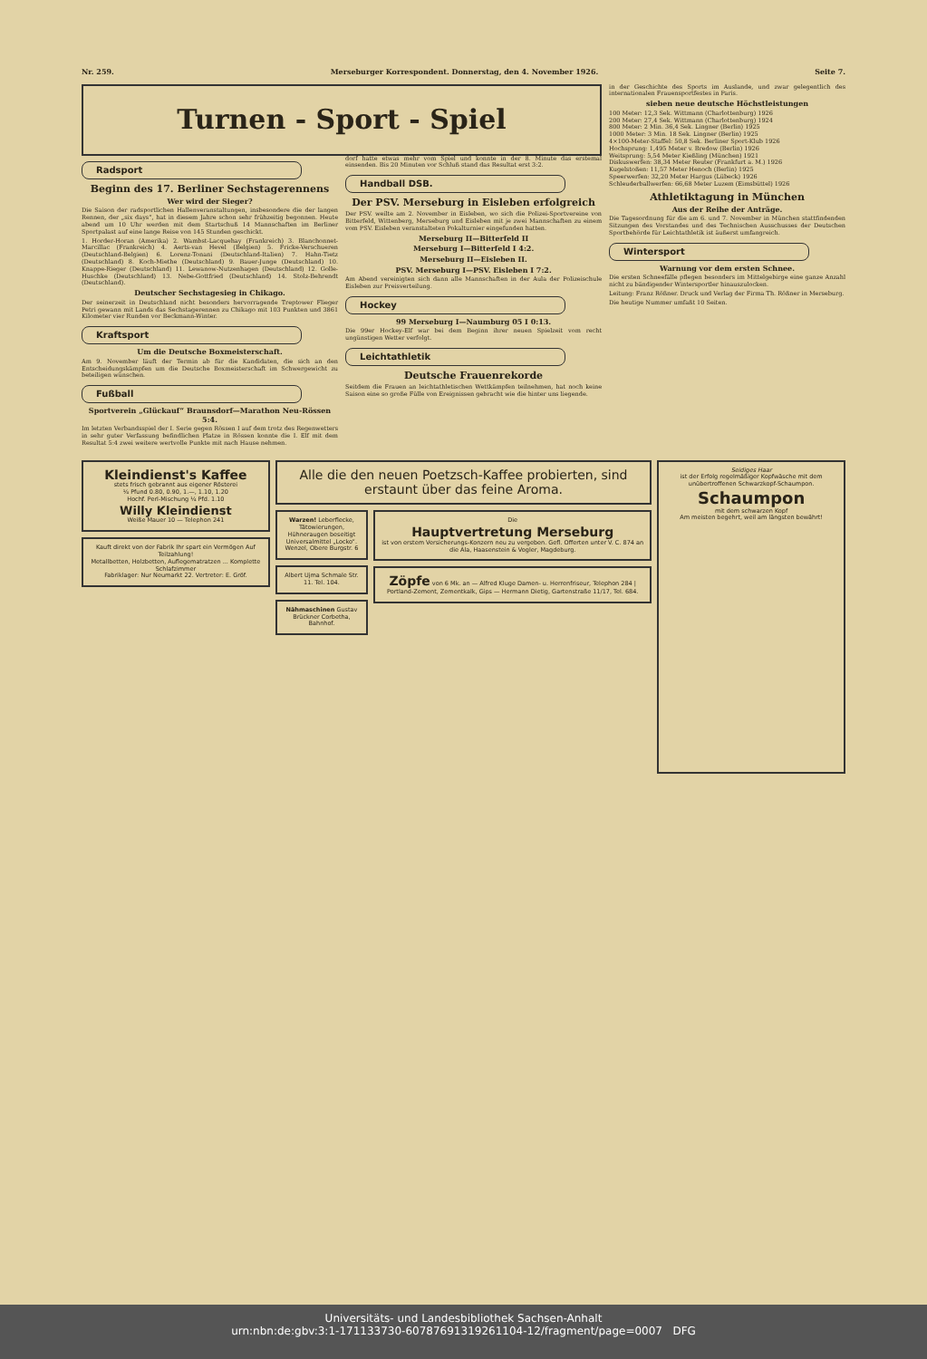Nr. 259. Merseburger Korrespondent. Donnerstag, den 4. November 1926. Seite 7.
Turnen - Sport - Spiel
Radsport
Beginn des 17. Berliner Sechstagerennens
Wer wird der Sieger?
Die Saison der radsportlichen Hallenveranstaltungen, insbesondere die der langen Rennen, der „six days“, hat in diesem Jahre schon sehr frühzeitig begonnen. Heute abend um 10 Uhr werden mit dem Startschuß 14 Mannschaften im Berliner Sportpalast auf eine lange Reise von 145 Stunden geschickt.
1. Horder-Horan (Amerika) 2. Wambst-Lacquehay (Frankreich) 3. Blanchonnet-Marcillac (Frankreich) 4. Aerts-van Hevel (Belgien) 5. Fricke-Verschueren (Deutschland-Belgien) 6. Lorenz-Tonani (Deutschland-Italien) 7. Hahn-Tietz (Deutschland) 8. Koch-Miethe (Deutschland) 9. Bauer-Junge (Deutschland) 10. Knappe-Rieger (Deutschland) 11. Lewanow-Nutzenhagen (Deutschland) 12. Golle-Huschke (Deutschland) 13. Nebe-Gottfried (Deutschland) 14. Stolz-Behrendt (Deutschland).
Deutscher Sechstagesieg in Chikago.
Der seinerzeit in Deutschland nicht besonders hervorragende Treptower Flieger Petri gewann mit Lands das Sechstagerennen zu Chikago mit 103 Punkten und 3861 Kilometer vier Runden vor Beckmann-Winter.
Kraftsport
Um die Deutsche Boxmeisterschaft.
Am 9. November läuft der Termin ab für die Kandidaten, die sich an den Entscheidungskämpfen um die Deutsche Boxmeisterschaft im Schwergewicht zu beteiligen wünschen.
Fußball
Sportverein „Glückauf“ Braunsdorf—Marathon Neu-Rössen 5:4.
Im letzten Verbandsspiel der I. Serie gegen Rössen I auf dem trotz des Regenwetters in sehr guter Verfassung befindlichen Platze in Rössen konnte die I. Elf mit dem Resultat 5:4 zwei weitere wertvolle Punkte mit nach Hause nehmen.
dorf hatte etwas mehr vom Spiel und konnte in der 8. Minute das erstemal einsenden. Bis 20 Minuten vor Schluß stand das Resultat erst 3:2.
Handball DSB.
Der PSV. Merseburg in Eisleben erfolgreich
Der PSV. weilte am 2. November in Eisleben, wo sich die Polizei-Sportvereine von Bitterfeld, Wittenberg, Merseburg und Eisleben mit je zwei Mannschaften zu einem vom PSV. Eisleben veranstalteten Pokalturnier eingefunden hatten.
Merseburg II—Bitterfeld II
Merseburg I—Bitterfeld I 4:2.
Merseburg II—Eisleben II.
PSV. Merseburg I—PSV. Eisleben I 7:2.
Am Abend vereinigten sich dann alle Mannschaften in der Aula der Polizeischule Eisleben zur Preisverteilung.
Hockey
99 Merseburg I—Naumburg 05 I 0:13.
Die 99er Hockey-Elf war bei dem Beginn ihrer neuen Spielzeit vom recht ungünstigen Wetter verfolgt.
Leichtathletik
Deutsche Frauenrekorde
Seitdem die Frauen an leichtathletischen Wettkämpfen teilnehmen, hat noch keine Saison eine so große Fülle von Ereignissen gebracht wie die hinter uns liegende.
in der Geschichte des Sports im Auslande, und zwar gelegentlich des internationalen Frauensportfestes in Paris.
sieben neue deutsche Höchstleistungen
100 Meter: 12,3 Sek. Wittmann (Charlottenburg) 1926
200 Meter: 27,4 Sek. Wittmann (Charlottenburg) 1924
800 Meter: 2 Min. 36,4 Sek. Lingner (Berlin) 1925
1000 Meter: 3 Min. 18 Sek. Lingner (Berlin) 1925
4×100-Meter-Staffel: 50,8 Sek. Berliner Sport-Klub 1926
Hochsprung: 1,495 Meter v. Bredow (Berlin) 1926
Weitsprung: 5,54 Meter Kießling (München) 1921
Diskuswerfen: 38,34 Meter Reuter (Frankfurt a. M.) 1926
Kugelstoßen: 11,57 Meter Henoch (Berlin) 1925
Speerwerfen: 32,20 Meter Hargus (Lübeck) 1926
Schleuderballwerfen: 66,68 Meter Luzem (Eimsbüttel) 1926
Athletiktagung in München
Aus der Reihe der Anträge.
Die Tagesordnung für die am 6. und 7. November in München stattfindenden Sitzungen des Vorstandes und des Technischen Ausschusses der Deutschen Sportbehörde für Leichtathletik ist äußerst umfangreich.
Wintersport
Warnung vor dem ersten Schnee.
Die ersten Schneefälle pflegen besonders im Mittelgebirge eine ganze Anzahl nicht zu bändigender Wintersportler hinauszulocken.
Leitung: Franz Rößner. Druck und Verlag der Firma Th. Rößner in Merseburg.
Die heutige Nummer umfaßt 10 Seiten.
Kleindienst's Kaffee
stets frisch gebrannt aus eigener Rösterei
¼ Pfund 0.80, 0.90, 1.—, 1.10, 1.20
Hochf. Perl-Mischung ¼ Pfd. 1.10
Willy Kleindienst
Weiße Mauer 10 — Telephon 241
Kauft direkt von der Fabrik Ihr spart ein Vermögen Auf Teilzahlung!
Metallbetten, Holzbetten, Auflegematratzen ... Komplette Schlafzimmer
Fabriklager: Nur Neumarkt 22. Vertreter: E. Gröf.
Alle die den neuen Poetzsch-Kaffee probierten, sind erstaunt über das feine Aroma.
Warzen! Leberflecke, Tätowierungen, Hühneraugen beseitigt Universalmittel „Locko“. Wenzel, Obere Burgstr. 6
Albert Ujma Schmale Str. 11. Tel. 104.
Nähmaschinen Gustav Brückner Corbetha, Bahnhof.
Die
Hauptvertretung Merseburg
ist von erstem Versicherungs-Konzern neu zu vergeben. Gefl. Offerten unter V. C. 874 an die Ala, Haasenstein & Vogler, Magdeburg.
Zöpfe von 6 Mk. an — Alfred Kluge Damen- u. Herrenfriseur, Telephon 284 | Portland-Zement, Zementkalk, Gips — Hermann Dietig, Gartenstraße 11/17, Tel. 684.
Seidiges Haar
ist der Erfolg regelmäßiger Kopfwäsche mit dem unübertroffenen Schwarzkopf-Schaumpon.
Schaumpon
mit dem schwarzen Kopf
Am meisten begehrt, weil am längsten bewährt!
Universitäts- und Landesbibliothek Sachsen-Anhalt
urn:nbn:de:gbv:3:1-171133730-60787691319261104-12/fragment/page=0007 DFG